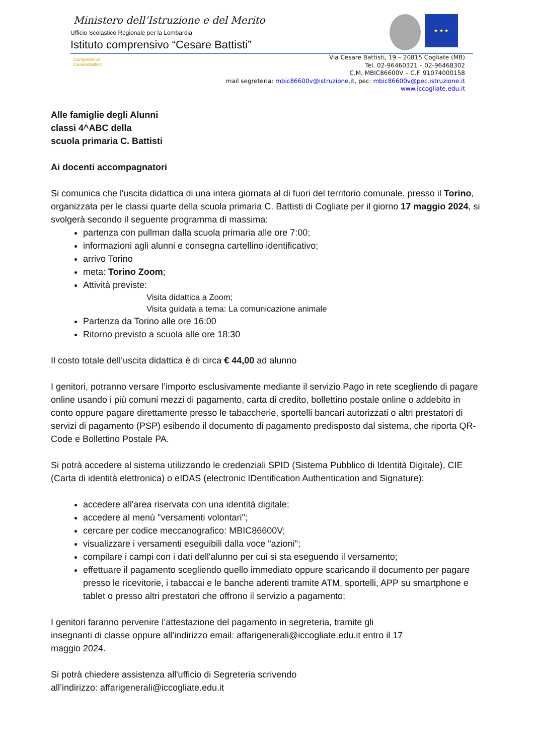Ministero dell’Istruzione e del Merito
Ufficio Scolastico Regionale per la Lombardia
Istituto comprensivo “Cesare Battisti”
★ ★ ★
Comprensivo CesareBattisti
Via Cesare Battisti, 19 – 20815 Cogliate (MB)
Tel. 02-96460321 – 02-96468302
C.M. MBIC86600V – C.F. 91074000158
mail segreteria: mbic86600v@istruzione.it, pec: mbic86600v@pec.istruzione.it
www.iccogliate.edu.it
Alle famiglie degli Alunni
classi 4^ABC della
scuola primaria C. Battisti
Ai docenti accompagnatori
Si comunica che l'uscita didattica di una intera giornata al di fuori del territorio comunale, presso il Torino, organizzata per le classi quarte della scuola primaria C. Battisti di Cogliate per il giorno 17 maggio 2024, si svolgerà secondo il seguente programma di massima:
partenza con pullman dalla scuola primaria alle ore 7:00;
informazioni agli alunni e consegna cartellino identificativo;
arrivo Torino
meta: Torino Zoom;
Attività previste:
Visita didattica a Zoom;
Visita guidata a tema: La comunicazione animale
Partenza da Torino alle ore 16:00
Ritorno previsto a scuola alle ore 18:30
Il costo totale dell’uscita didattica è di circa € 44,00 ad alunno
I genitori, potranno versare l’importo esclusivamente mediante il servizio Pago in rete scegliendo di pagare online usando i più comuni mezzi di pagamento, carta di credito, bollettino postale online o addebito in conto oppure pagare direttamente presso le tabaccherie, sportelli bancari autorizzati o altri prestatori di servizi di pagamento (PSP) esibendo il documento di pagamento predisposto dal sistema, che riporta QR-Code e Bollettino Postale PA.
Si potrà accedere al sistema utilizzando le credenziali SPID (Sistema Pubblico di Identità Digitale), CIE (Carta di identità elettronica) o eIDAS (electronic IDentification Authentication and Signature):
accedere all'area riservata con una identità digitale;
accedere al menù "versamenti volontari";
cercare per codice meccanografico: MBIC86600V;
visualizzare i versamenti eseguibili dalla voce "azioni";
compilare i campi con i dati dell'alunno per cui si sta eseguendo il versamento;
effettuare il pagamento scegliendo quello immediato oppure scaricando il documento per pagare presso le ricevitorie, i tabaccai e le banche aderenti tramite ATM, sportelli, APP su smartphone e tablet o presso altri prestatori che offrono il servizio a pagamento;
I genitori faranno pervenire l’attestazione del pagamento in segreteria, tramite gli
insegnanti di classe oppure all’indirizzo email: affarigenerali@iccogliate.edu.it entro il 17
maggio 2024.
Si potrà chiedere assistenza all'ufficio di Segreteria scrivendo
all’indirizzo: affarigenerali@iccogliate.edu.it